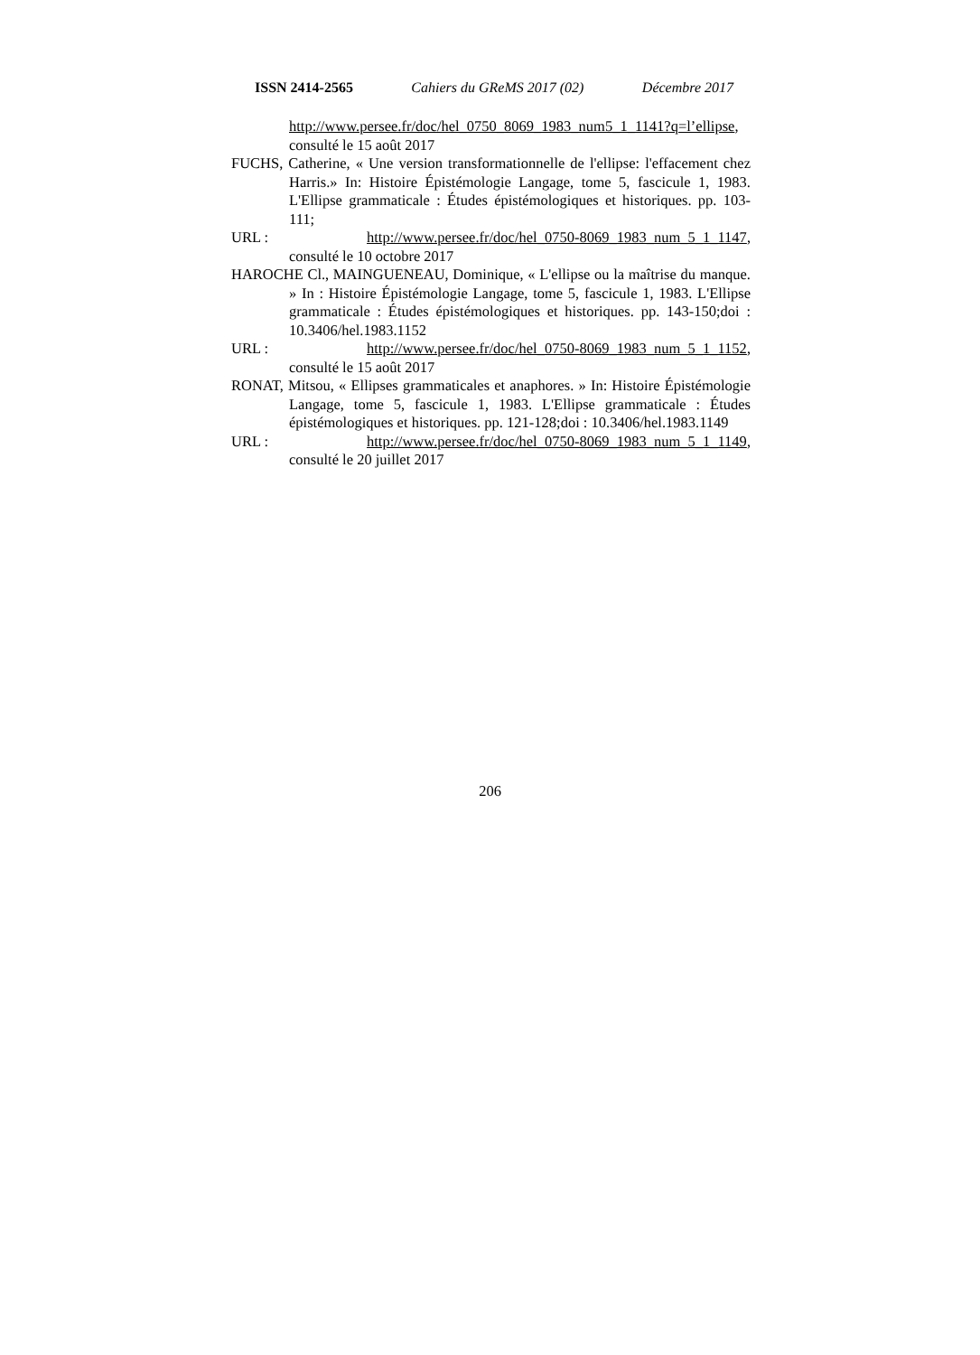ISSN 2414-2565 Cahiers du GReMS 2017 (02) Décembre 2017
http://www.persee.fr/doc/hel_0750_8069_1983_num5_1_1141?q=l’ellipse, consulté le 15 août 2017
FUCHS, Catherine, « Une version transformationnelle de l'ellipse: l'effacement chez Harris.» In: Histoire Épistémologie Langage, tome 5, fascicule 1, 1983. L'Ellipse grammaticale : Études épistémologiques et historiques. pp. 103-111;
URL : http://www.persee.fr/doc/hel_0750-8069_1983_num_5_1_1147,
consulté le 10 octobre 2017
HAROCHE Cl., MAINGUENEAU, Dominique, « L'ellipse ou la maîtrise du manque. » In : Histoire Épistémologie Langage, tome 5, fascicule 1, 1983. L'Ellipse grammaticale : Études épistémologiques et historiques. pp. 143-150;doi : 10.3406/hel.1983.1152
URL : http://www.persee.fr/doc/hel_0750-8069_1983_num_5_1_1152,
consulté le 15 août 2017
RONAT, Mitsou, « Ellipses grammaticales et anaphores. » In: Histoire Épistémologie Langage, tome 5, fascicule 1, 1983. L'Ellipse grammaticale : Études épistémologiques et historiques. pp. 121-128;doi : 10.3406/hel.1983.1149
URL : http://www.persee.fr/doc/hel_0750-8069_1983_num_5_1_1149,
consulté le 20 juillet 2017
206